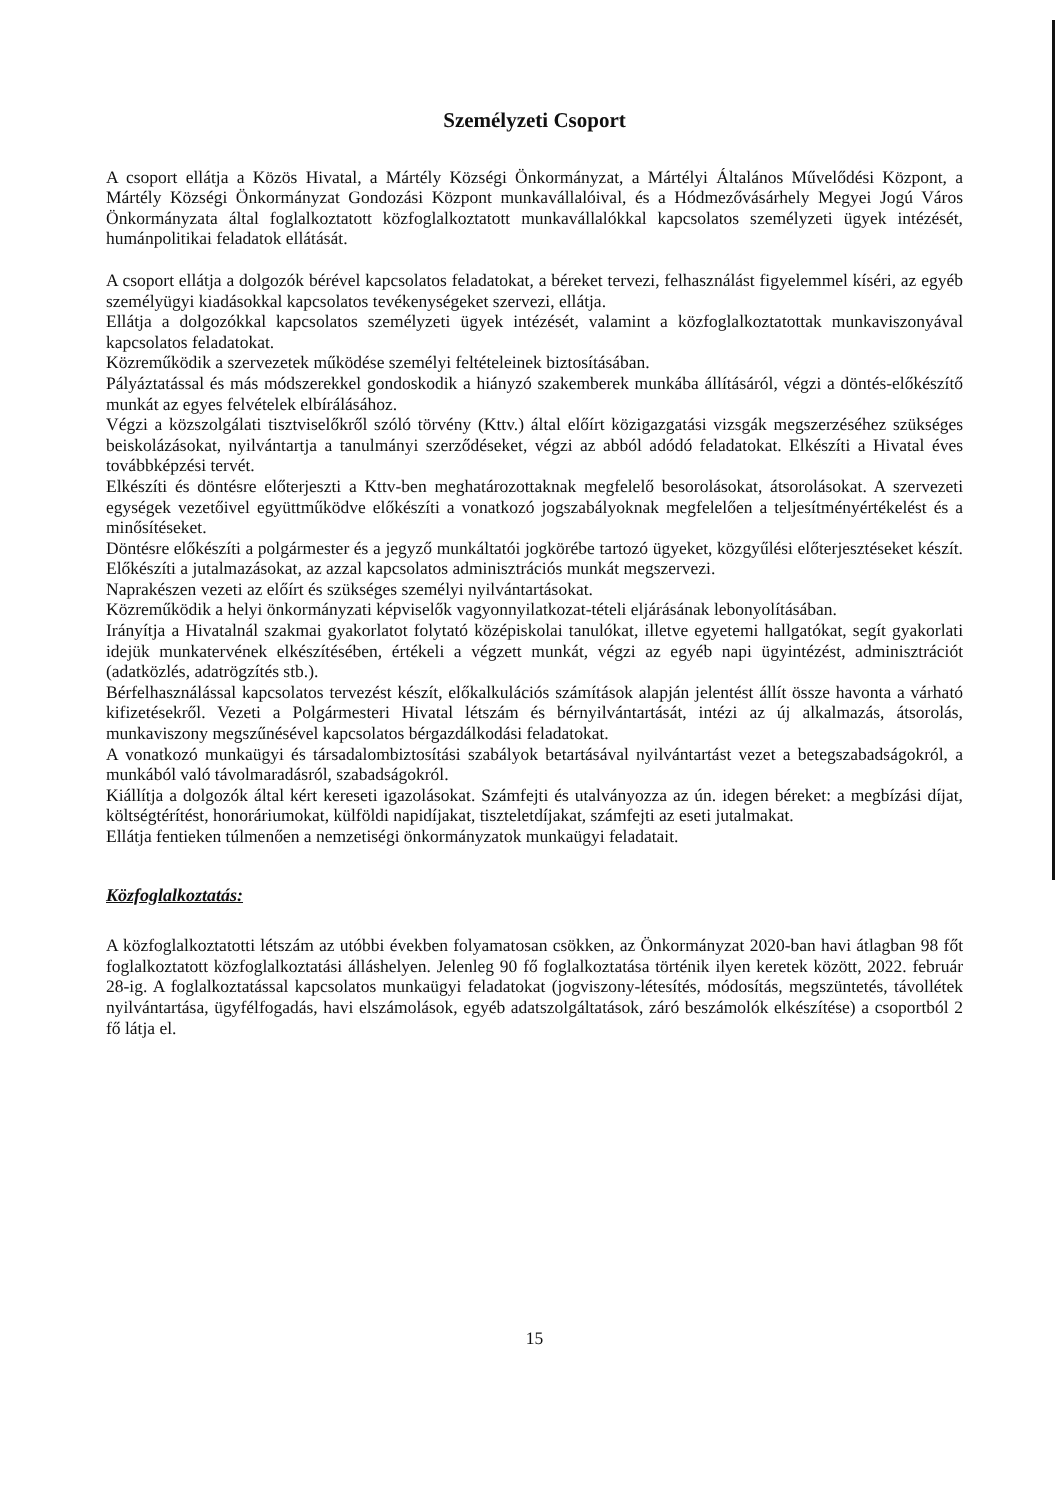Személyzeti Csoport
A csoport ellátja a Közös Hivatal, a Mártély Községi Önkormányzat, a Mártélyi Általános Művelődési Központ, a Mártély Községi Önkormányzat Gondozási Központ munkavállalóival, és a Hódmezővásárhely Megyei Jogú Város Önkormányzata által foglalkoztatott közfoglalkoztatott munkavállalókkal kapcsolatos személyzeti ügyek intézését, humánpolitikai feladatok ellátását.
A csoport ellátja a dolgozók bérével kapcsolatos feladatokat, a béreket tervezi, felhasználást figyelemmel kíséri, az egyéb személyügyi kiadásokkal kapcsolatos tevékenységeket szervezi, ellátja.
Ellátja a dolgozókkal kapcsolatos személyzeti ügyek intézését, valamint a közfoglalkoztatottak munkaviszonyával kapcsolatos feladatokat.
Közreműködik a szervezetek működése személyi feltételeinek biztosításában.
Pályáztatással és más módszerekkel gondoskodik a hiányzó szakemberek munkába állításáról, végzi a döntés-előkészítő munkát az egyes felvételek elbírálásához.
Végzi a közszolgálati tisztviselőkről szóló törvény (Kttv.) által előírt közigazgatási vizsgák megszerzéséhez szükséges beiskolázásokat, nyilvántartja a tanulmányi szerződéseket, végzi az abból adódó feladatokat. Elkészíti a Hivatal éves továbbképzési tervét.
Elkészíti és döntésre előterjeszti a Kttv-ben meghatározottaknak megfelelő besorolásokat, átsorolásokat. A szervezeti egységek vezetőivel együttműködve előkészíti a vonatkozó jogszabályoknak megfelelően a teljesítményértékelést és a minősítéseket.
Döntésre előkészíti a polgármester és a jegyző munkáltatói jogkörébe tartozó ügyeket, közgyűlési előterjesztéseket készít. Előkészíti a jutalmazásokat, az azzal kapcsolatos adminisztrációs munkát megszervezi.
Naprakészen vezeti az előírt és szükséges személyi nyilvántartásokat.
Közreműködik a helyi önkormányzati képviselők vagyonnyilatkozat-tételi eljárásának lebonyolításában.
Irányítja a Hivatalnál szakmai gyakorlatot folytató középiskolai tanulókat, illetve egyetemi hallgatókat, segít gyakorlati idejük munkatervének elkészítésében, értékeli a végzett munkát, végzi az egyéb napi ügyintézést, adminisztrációt (adatközlés, adatrögzítés stb.).
Bérfelhasználással kapcsolatos tervezést készít, előkalkulációs számítások alapján jelentést állít össze havonta a várható kifizetésekről. Vezeti a Polgármesteri Hivatal létszám és bérnyilvántartását, intézi az új alkalmazás, átsorolás, munkaviszony megszűnésével kapcsolatos bérgazdálkodási feladatokat.
A vonatkozó munkaügyi és társadalombiztosítási szabályok betartásával nyilvántartást vezet a betegszabadságokról, a munkából való távolmaradásról, szabadságokról.
Kiállítja a dolgozók által kért kereseti igazolásokat. Számfejti és utalványozza az ún. idegen béreket: a megbízási díjat, költségtérítést, honoráriumokat, külföldi napidíjakat, tiszteletdíjakat, számfejti az eseti jutalmakat.
Ellátja fentieken túlmenően a nemzetiségi önkormányzatok munkaügyi feladatait.
Közfoglalkoztatás:
A közfoglalkoztatotti létszám az utóbbi években folyamatosan csökken, az Önkormányzat 2020-ban havi átlagban 98 főt foglalkoztatott közfoglalkoztatási álláshelyen. Jelenleg 90 fő foglalkoztatása történik ilyen keretek között, 2022. február 28-ig. A foglalkoztatással kapcsolatos munkaügyi feladatokat (jogviszony-létesítés, módosítás, megszüntetés, távollétek nyilvántartása, ügyfélfogadás, havi elszámolások, egyéb adatszolgáltatások, záró beszámolók elkészítése) a csoportból 2 fő látja el.
15